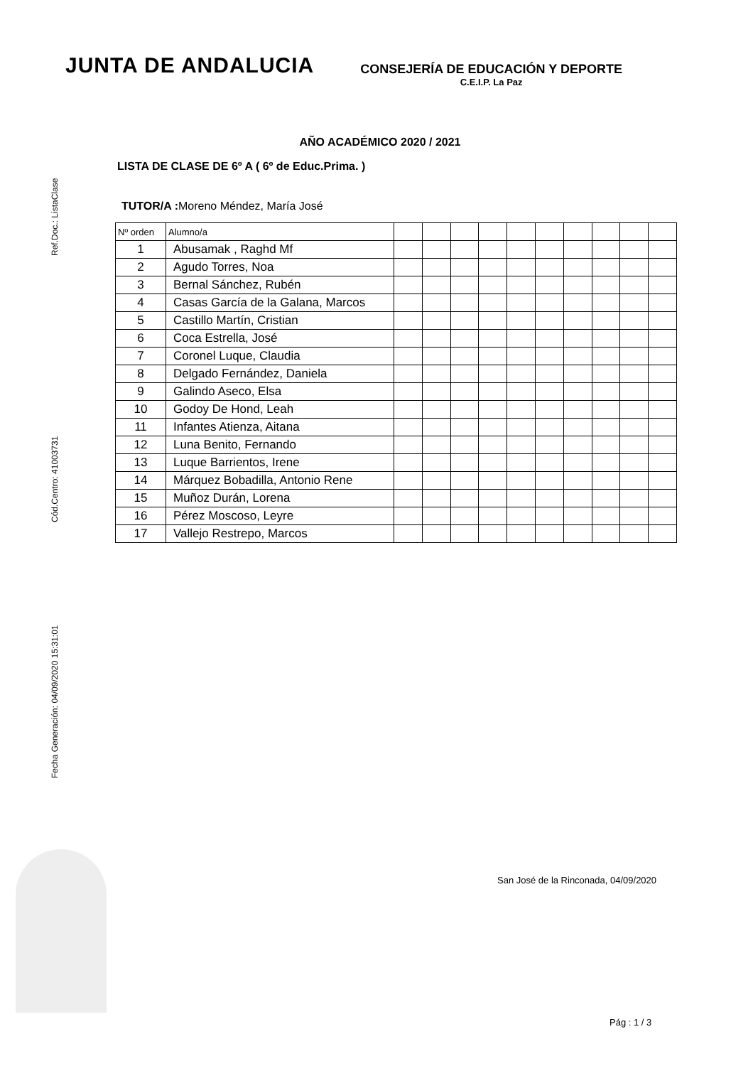Ref.Doc.: ListaClase
Cód.Centro: 41003731
Fecha Generación: 04/09/2020 15:31:01
JUNTA DE ANDALUCIA
CONSEJERÍA DE EDUCACIÓN Y DEPORTE
C.E.I.P. La Paz
AÑO ACADÉMICO 2020 / 2021
LISTA DE CLASE DE 6º A ( 6º de Educ.Prima. )
TUTOR/A : Moreno Méndez, María José
| Nº orden | Alumno/a | | | | | | | | | | |
| --- | --- | --- | --- | --- | --- | --- | --- | --- | --- | --- | --- |
| 1 | Abusamak , Raghd Mf | | | | | | | | | | |
| 2 | Agudo Torres, Noa | | | | | | | | | | |
| 3 | Bernal Sánchez, Rubén | | | | | | | | | | |
| 4 | Casas García de la Galana, Marcos | | | | | | | | | | |
| 5 | Castillo Martín, Cristian | | | | | | | | | | |
| 6 | Coca Estrella, José | | | | | | | | | | |
| 7 | Coronel Luque, Claudia | | | | | | | | | | |
| 8 | Delgado Fernández, Daniela | | | | | | | | | | |
| 9 | Galindo Aseco, Elsa | | | | | | | | | | |
| 10 | Godoy De Hond, Leah | | | | | | | | | | |
| 11 | Infantes Atienza, Aitana | | | | | | | | | | |
| 12 | Luna Benito, Fernando | | | | | | | | | | |
| 13 | Luque Barrientos, Irene | | | | | | | | | | |
| 14 | Márquez Bobadilla, Antonio Rene | | | | | | | | | | |
| 15 | Muñoz Durán, Lorena | | | | | | | | | | |
| 16 | Pérez Moscoso, Leyre | | | | | | | | | | |
| 17 | Vallejo Restrepo, Marcos | | | | | | | | | | |
San José de la Rinconada, 04/09/2020
Pág : 1 / 3